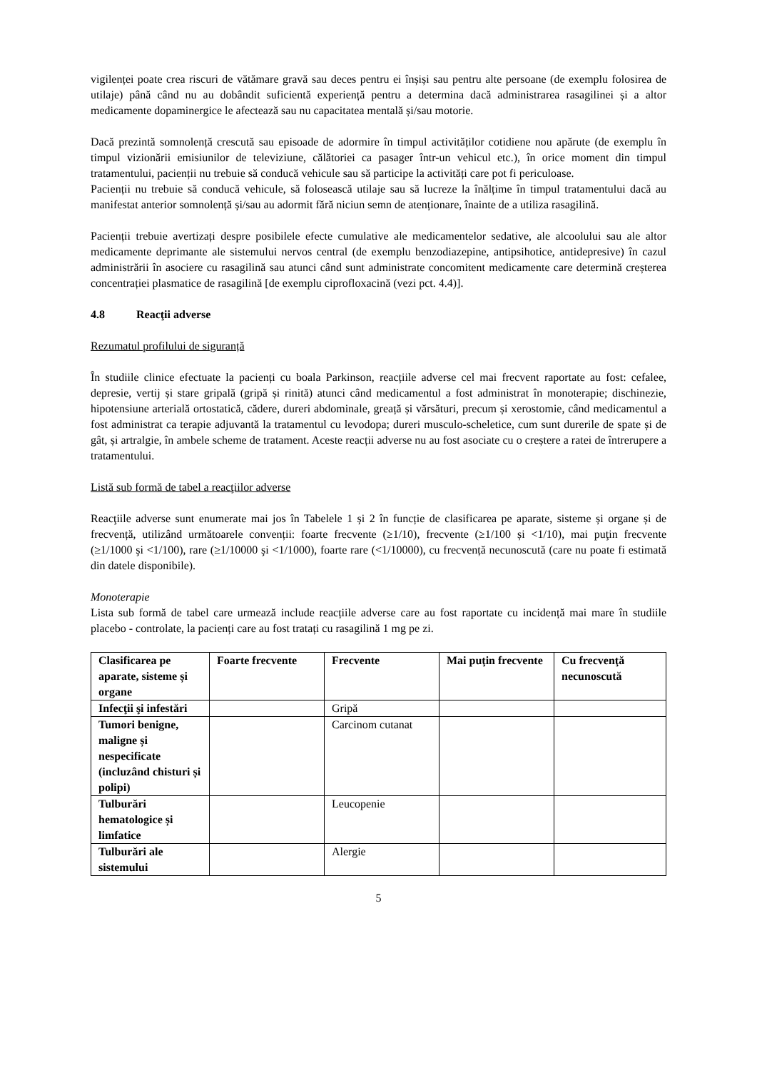vigilenței poate crea riscuri de vătămare gravă sau deces pentru ei înșiși sau pentru alte persoane (de exemplu folosirea de utilaje) până când nu au dobândit suficientă experiență pentru a determina dacă administrarea rasagilinei și a altor medicamente dopaminergice le afectează sau nu capacitatea mentală și/sau motorie.
Dacă prezintă somnolență crescută sau episoade de adormire în timpul activităților cotidiene nou apărute (de exemplu în timpul vizionării emisiunilor de televiziune, călătoriei ca pasager într-un vehicul etc.), în orice moment din timpul tratamentului, pacienții nu trebuie să conducă vehicule sau să participe la activități care pot fi periculoase.
Pacienții nu trebuie să conducă vehicule, să folosească utilaje sau să lucreze la înălțime în timpul tratamentului dacă au manifestat anterior somnolență și/sau au adormit fără niciun semn de atenționare, înainte de a utiliza rasagilină.
Pacienții trebuie avertizați despre posibilele efecte cumulative ale medicamentelor sedative, ale alcoolului sau ale altor medicamente deprimante ale sistemului nervos central (de exemplu benzodiazepine, antipsihotice, antidepresive) în cazul administrării în asociere cu rasagilină sau atunci când sunt administrate concomitent medicamente care determină creșterea concentrației plasmatice de rasagilină [de exemplu ciprofloxacină (vezi pct. 4.4)].
4.8 Reacţii adverse
Rezumatul profilului de siguranță
În studiile clinice efectuate la pacienți cu boala Parkinson, reacțiile adverse cel mai frecvent raportate au fost: cefalee, depresie, vertij și stare gripală (gripă și rinită) atunci când medicamentul a fost administrat în monoterapie; dischinezie, hipotensiune arterială ortostatică, cădere, dureri abdominale, greață și vărsături, precum și xerostomie, când medicamentul a fost administrat ca terapie adjuvantă la tratamentul cu levodopa; dureri musculo-scheletice, cum sunt durerile de spate și de gât, și artralgie, în ambele scheme de tratament. Aceste reacții adverse nu au fost asociate cu o creștere a ratei de întrerupere a tratamentului.
Listă sub formă de tabel a reacţiilor adverse
Reacţiile adverse sunt enumerate mai jos în Tabelele 1 și 2 în funcție de clasificarea pe aparate, sisteme și organe și de frecvență, utilizând următoarele convenții: foarte frecvente (≥1/10), frecvente (≥1/100 și <1/10), mai puţin frecvente (≥1/1000 şi <1/100), rare (≥1/10000 şi <1/1000), foarte rare (<1/10000), cu frecvență necunoscută (care nu poate fi estimată din datele disponibile).
Monoterapie
Lista sub formă de tabel care urmează include reacțiile adverse care au fost raportate cu incidență mai mare în studiile placebo - controlate, la pacienți care au fost tratați cu rasagilină 1 mg pe zi.
| Clasificarea pe aparate, sisteme și organe | Foarte frecvente | Frecvente | Mai puţin frecvente | Cu frecvenţă necunoscută |
| --- | --- | --- | --- | --- |
| Infecţii şi infestări | | Gripă | | |
| Tumori benigne, maligne și nespecificate (incluzând chisturi și polipi) | | Carcinom cutanat | | |
| Tulburări hematologice și limfatice | | Leucopenie | | |
| Tulburări ale sistemului | | Alergie | | |
5